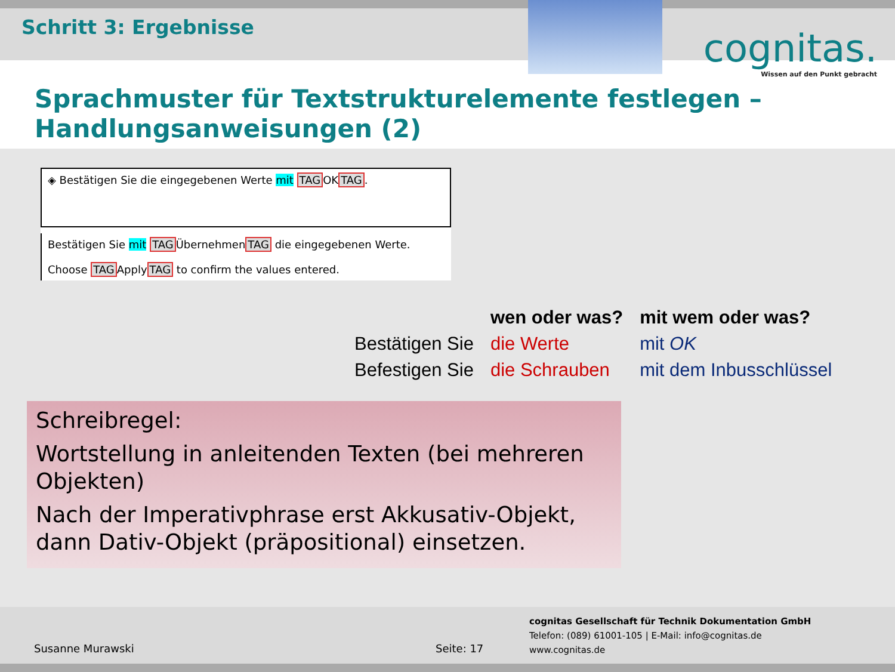Schritt 3: Ergebnisse
cognitas.
Wissen auf den Punkt gebracht
Sprachmuster für Textstrukturelemente festlegen – Handlungsanweisungen (2)
◈ Bestätigen Sie die eingegebenen Werte mit TAGOKTAG.
Bestätigen Sie mit TAGÜbernehmenTAG die eingegebenen Werte.
Choose TAGApplyTAG to confirm the values entered.
| | wen oder was? | mit wem oder was? |
| --- | --- | --- |
| Bestätigen Sie | die Werte | mit OK |
| Befestigen Sie | die Schrauben | mit dem Inbusschlüssel |
Schreibregel:
Wortstellung in anleitenden Texten (bei mehreren Objekten)
Nach der Imperativphrase erst Akkusativ-Objekt, dann Dativ-Objekt (präpositional) einsetzen.
Susanne Murawski Seite: 17
cognitas Gesellschaft für Technik Dokumentation GmbH
Telefon: (089) 61001-105 | E-Mail: info@cognitas.de
www.cognitas.de